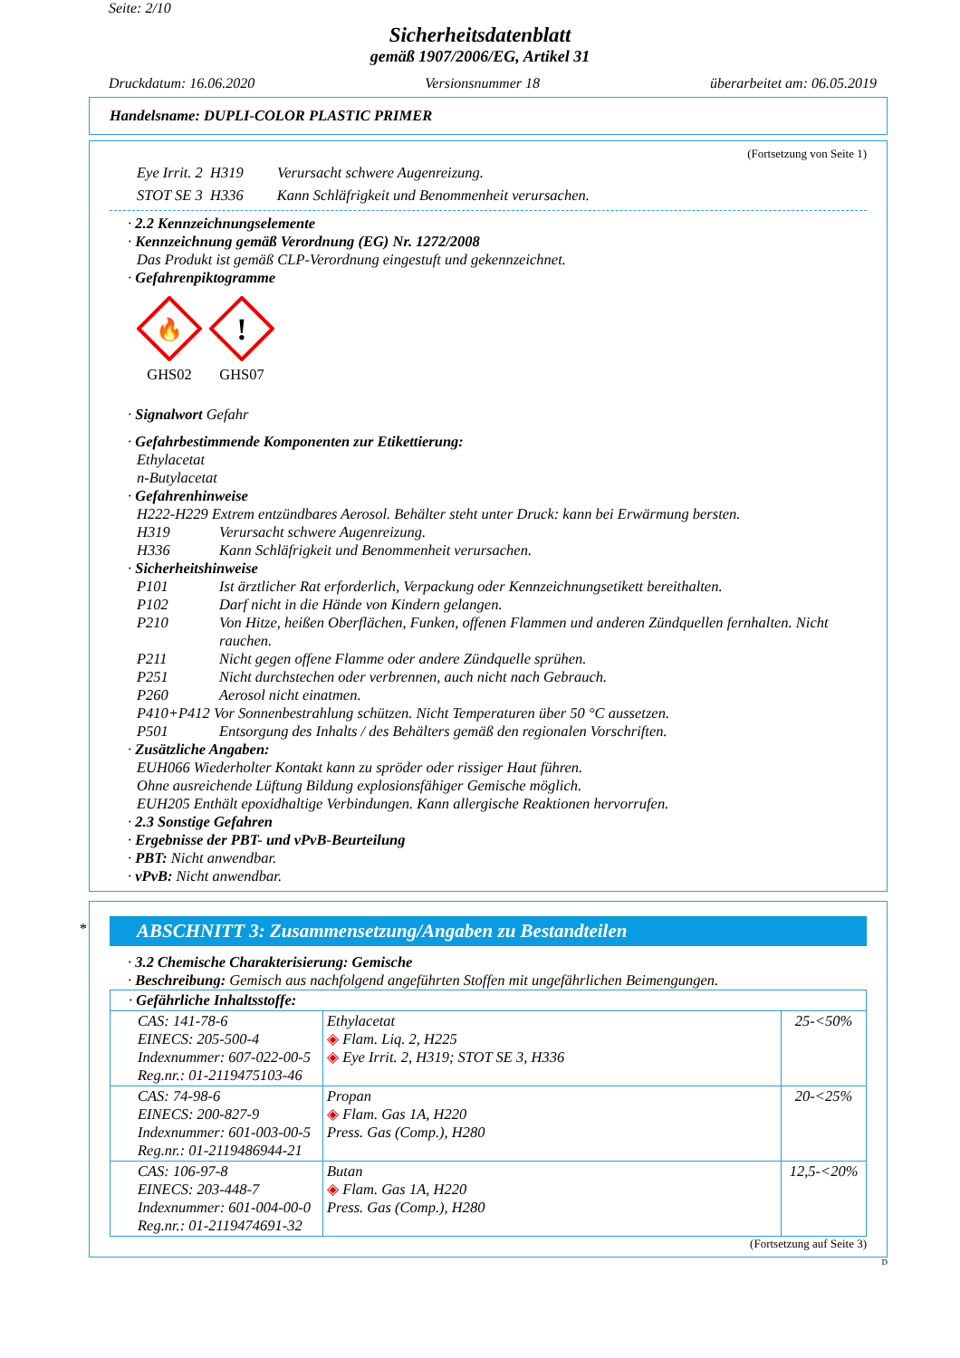Seite: 2/10
Sicherheitsdatenblatt
gemäß 1907/2006/EG, Artikel 31
Druckdatum: 16.06.2020 Versionsnummer 18 überarbeitet am: 06.05.2019
Handelsname: DUPLI-COLOR PLASTIC PRIMER
(Fortsetzung von Seite 1)
Eye Irrit. 2 H319 Verursacht schwere Augenreizung.
STOT SE 3 H336 Kann Schläfrigkeit und Benommenheit verursachen.
· 2.2 Kennzeichnungselemente
· Kennzeichnung gemäß Verordnung (EG) Nr. 1272/2008
Das Produkt ist gemäß CLP-Verordnung eingestuft und gekennzeichnet.
· Gefahrenpiktogramme
🔥
GHS02
!
GHS07
· Signalwort Gefahr
· Gefahrbestimmende Komponenten zur Etikettierung:
Ethylacetat
n-Butylacetat
· Gefahrenhinweise
H222-H229 Extrem entzündbares Aerosol. Behälter steht unter Druck: kann bei Erwärmung bersten.
H319 Verursacht schwere Augenreizung.
H336 Kann Schläfrigkeit und Benommenheit verursachen.
· Sicherheitshinweise
P101 Ist ärztlicher Rat erforderlich, Verpackung oder Kennzeichnungsetikett bereithalten.
P102 Darf nicht in die Hände von Kindern gelangen.
P210 Von Hitze, heißen Oberflächen, Funken, offenen Flammen und anderen Zündquellen fernhalten. Nicht rauchen.
P211 Nicht gegen offene Flamme oder andere Zündquelle sprühen.
P251 Nicht durchstechen oder verbrennen, auch nicht nach Gebrauch.
P260 Aerosol nicht einatmen.
P410+P412 Vor Sonnenbestrahlung schützen. Nicht Temperaturen über 50 °C aussetzen.
P501 Entsorgung des Inhalts / des Behälters gemäß den regionalen Vorschriften.
· Zusätzliche Angaben:
EUH066 Wiederholter Kontakt kann zu spröder oder rissiger Haut führen.
Ohne ausreichende Lüftung Bildung explosionsfähiger Gemische möglich.
EUH205 Enthält epoxidhaltige Verbindungen. Kann allergische Reaktionen hervorrufen.
· 2.3 Sonstige Gefahren
· Ergebnisse der PBT- und vPvB-Beurteilung
· PBT: Nicht anwendbar.
· vPvB: Nicht anwendbar.
*
ABSCHNITT 3: Zusammensetzung/Angaben zu Bestandteilen
· 3.2 Chemische Charakterisierung: Gemische
· Beschreibung: Gemisch aus nachfolgend angeführten Stoffen mit ungefährlichen Beimengungen.
| · Gefährliche Inhaltsstoffe: | | |
| CAS: 141-78-6 EINECS: 205-500-4 Indexnummer: 607-022-00-5 Reg.nr.: 01-2119475103-46 | Ethylacetat ◈ Flam. Liq. 2, H225 ◈ Eye Irrit. 2, H319; STOT SE 3, H336 | 25-<50% |
| CAS: 74-98-6 EINECS: 200-827-9 Indexnummer: 601-003-00-5 Reg.nr.: 01-2119486944-21 | Propan ◈ Flam. Gas 1A, H220 Press. Gas (Comp.), H280 | 20-<25% |
| CAS: 106-97-8 EINECS: 203-448-7 Indexnummer: 601-004-00-0 Reg.nr.: 01-2119474691-32 | Butan ◈ Flam. Gas 1A, H220 Press. Gas (Comp.), H280 | 12,5-<20% |
(Fortsetzung auf Seite 3)
D